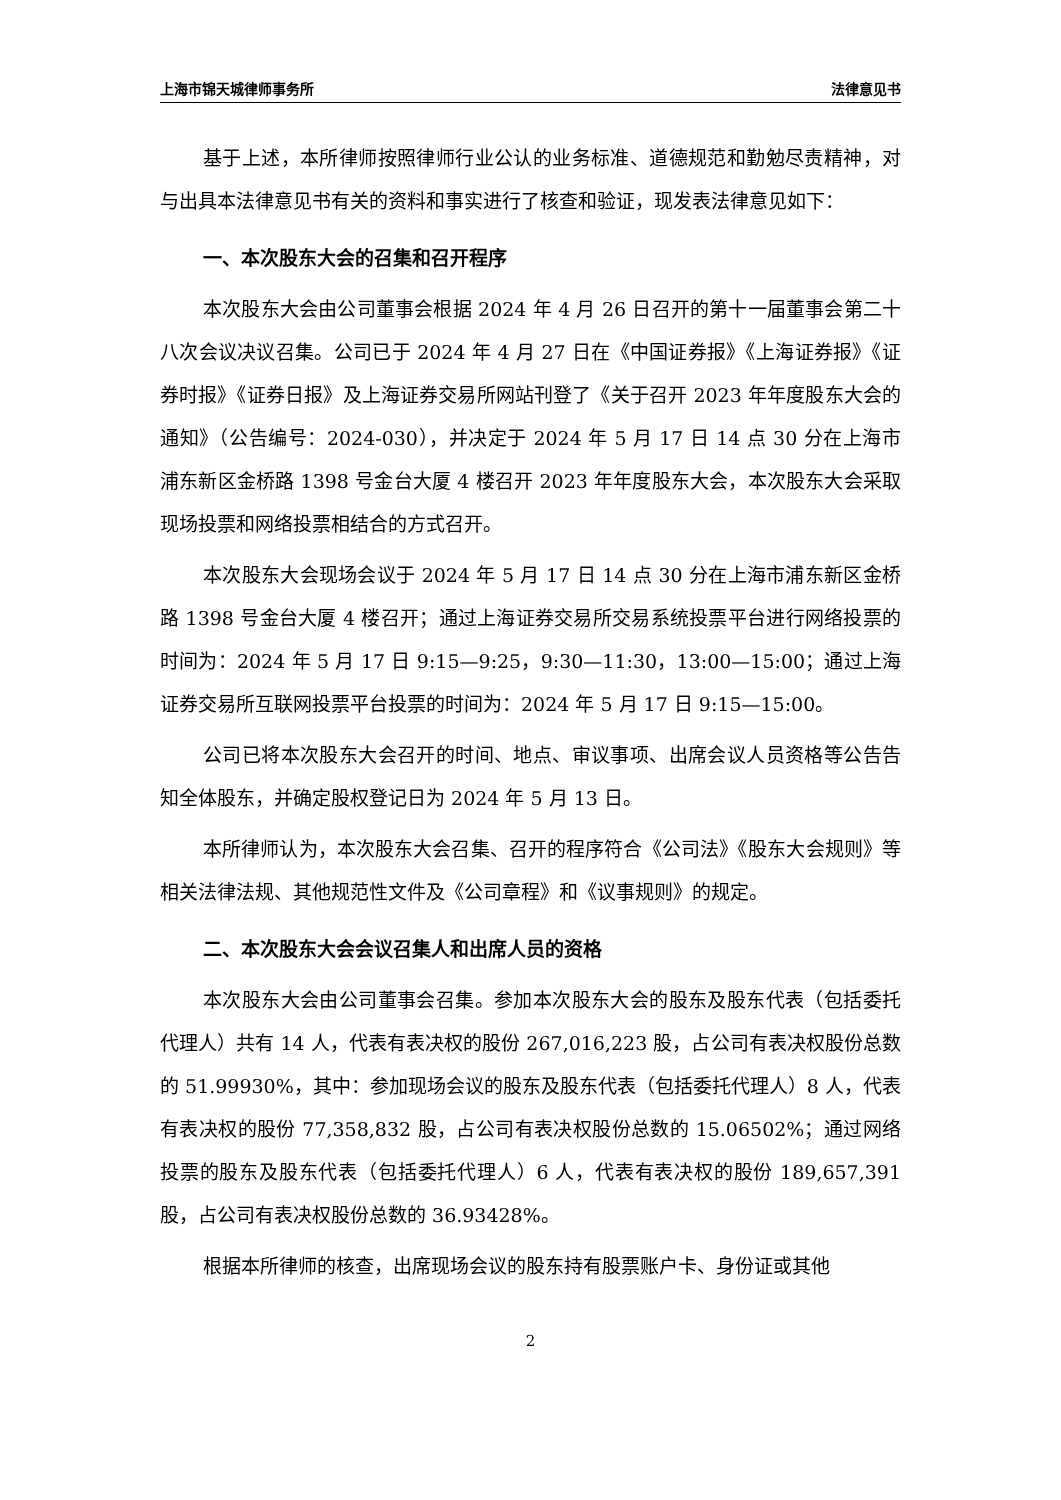上海市锦天城律师事务所 法律意见书
基于上述，本所律师按照律师行业公认的业务标准、道德规范和勤勉尽责精神，对与出具本法律意见书有关的资料和事实进行了核查和验证，现发表法律意见如下：
一、本次股东大会的召集和召开程序
本次股东大会由公司董事会根据 2024 年 4 月 26 日召开的第十一届董事会第二十八次会议决议召集。公司已于 2024 年 4 月 27 日在《中国证券报》《上海证券报》《证券时报》《证券日报》及上海证券交易所网站刊登了《关于召开 2023 年年度股东大会的通知》（公告编号：2024-030），并决定于 2024 年 5 月 17 日 14 点 30 分在上海市浦东新区金桥路 1398 号金台大厦 4 楼召开 2023 年年度股东大会，本次股东大会采取现场投票和网络投票相结合的方式召开。
本次股东大会现场会议于 2024 年 5 月 17 日 14 点 30 分在上海市浦东新区金桥路 1398 号金台大厦 4 楼召开；通过上海证券交易所交易系统投票平台进行网络投票的时间为：2024 年 5 月 17 日 9:15—9:25，9:30—11:30，13:00—15:00；通过上海证券交易所互联网投票平台投票的时间为：2024 年 5 月 17 日 9:15—15:00。
公司已将本次股东大会召开的时间、地点、审议事项、出席会议人员资格等公告告知全体股东，并确定股权登记日为 2024 年 5 月 13 日。
本所律师认为，本次股东大会召集、召开的程序符合《公司法》《股东大会规则》等相关法律法规、其他规范性文件及《公司章程》和《议事规则》的规定。
二、本次股东大会会议召集人和出席人员的资格
本次股东大会由公司董事会召集。参加本次股东大会的股东及股东代表（包括委托代理人）共有 14 人，代表有表决权的股份 267,016,223 股，占公司有表决权股份总数的 51.99930%，其中：参加现场会议的股东及股东代表（包括委托代理人）8 人，代表有表决权的股份 77,358,832 股，占公司有表决权股份总数的 15.06502%；通过网络投票的股东及股东代表（包括委托代理人）6 人，代表有表决权的股份 189,657,391 股，占公司有表决权股份总数的 36.93428%。
根据本所律师的核查，出席现场会议的股东持有股票账户卡、身份证或其他
2